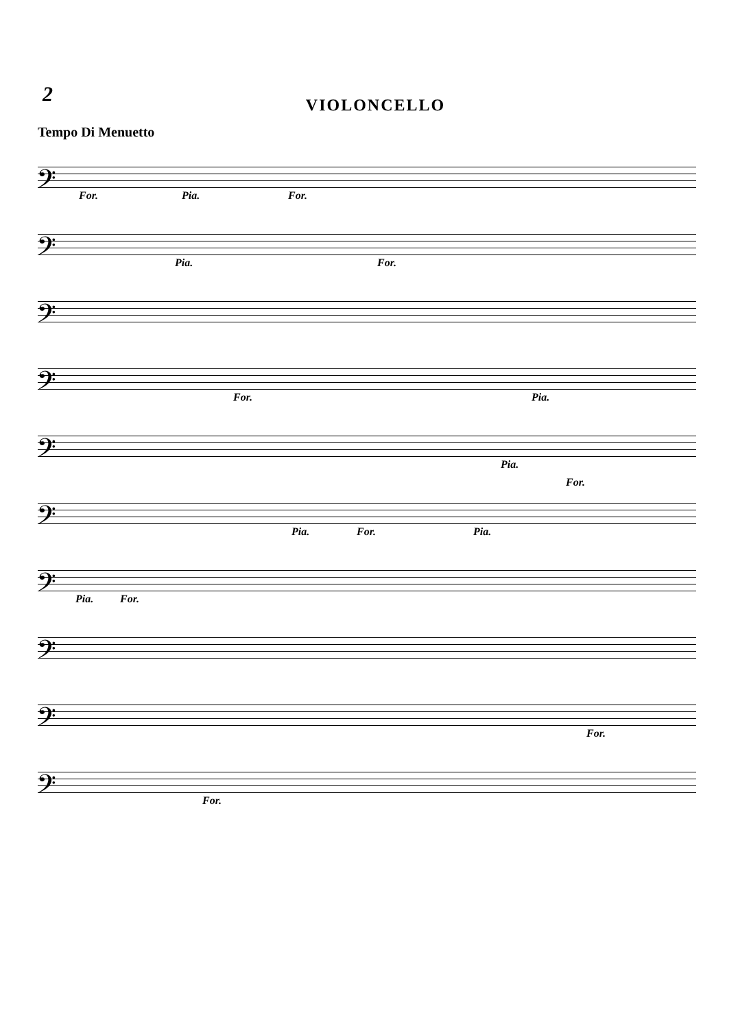2
VIOLONCELLO
Tempo Di Menuetto
𝄢
For. Pia. For.
𝄢
Pia. For.
𝄢
𝄢
For. Pia.
𝄢
Pia.
𝄢
Pia. For. Pia.
For.
𝄢
Pia. For.
𝄢
𝄢
For.
𝄢
For.